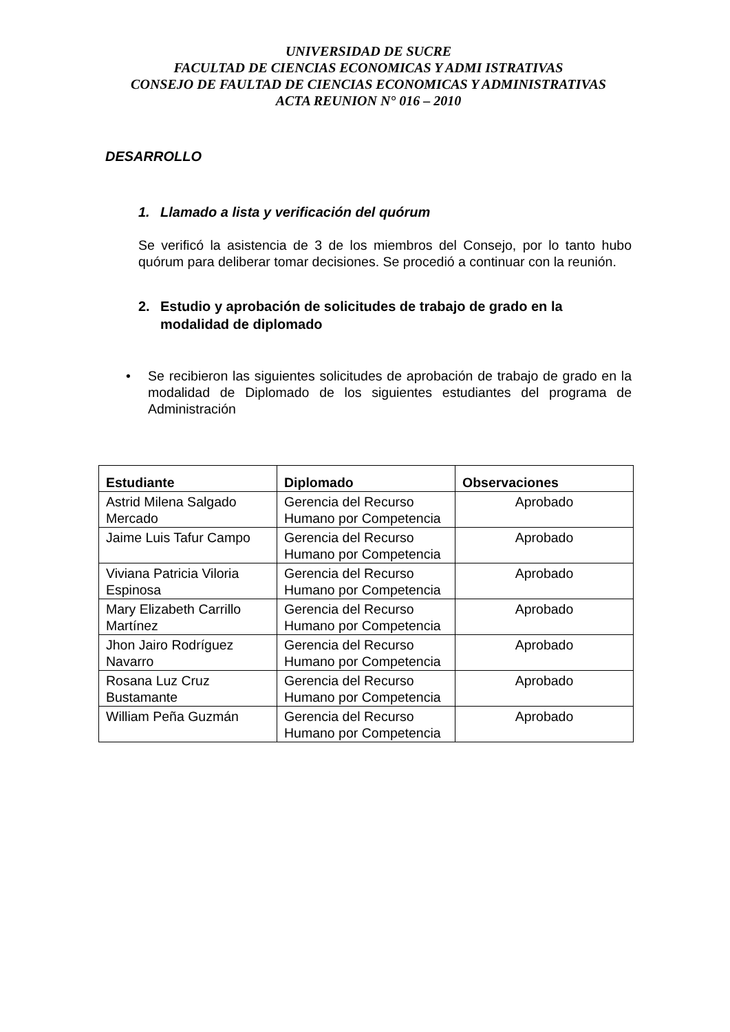UNIVERSIDAD DE SUCRE
FACULTAD DE CIENCIAS ECONOMICAS Y ADMI ISTRATIVAS
CONSEJO DE FAULTAD DE CIENCIAS ECONOMICAS Y ADMINISTRATIVAS
ACTA REUNION N° 016 – 2010
DESARROLLO
1. Llamado a lista y verificación del quórum
Se verificó la asistencia de 3 de los miembros del Consejo, por lo tanto hubo quórum para deliberar tomar decisiones. Se procedió a continuar con la reunión.
2. Estudio y aprobación de solicitudes de trabajo de grado en la modalidad de diplomado
• Se recibieron las siguientes solicitudes de aprobación de trabajo de grado en la modalidad de Diplomado de los siguientes estudiantes del programa de Administración
| Estudiante | Diplomado | Observaciones |
| --- | --- | --- |
| Astrid Milena Salgado Mercado | Gerencia del Recurso Humano por Competencia | Aprobado |
| Jaime Luis Tafur Campo | Gerencia del Recurso Humano por Competencia | Aprobado |
| Viviana Patricia Viloria Espinosa | Gerencia del Recurso Humano por Competencia | Aprobado |
| Mary Elizabeth Carrillo Martínez | Gerencia del Recurso Humano por Competencia | Aprobado |
| Jhon Jairo Rodríguez Navarro | Gerencia del Recurso Humano por Competencia | Aprobado |
| Rosana Luz Cruz Bustamante | Gerencia del Recurso Humano por Competencia | Aprobado |
| William Peña Guzmán | Gerencia del Recurso Humano por Competencia | Aprobado |